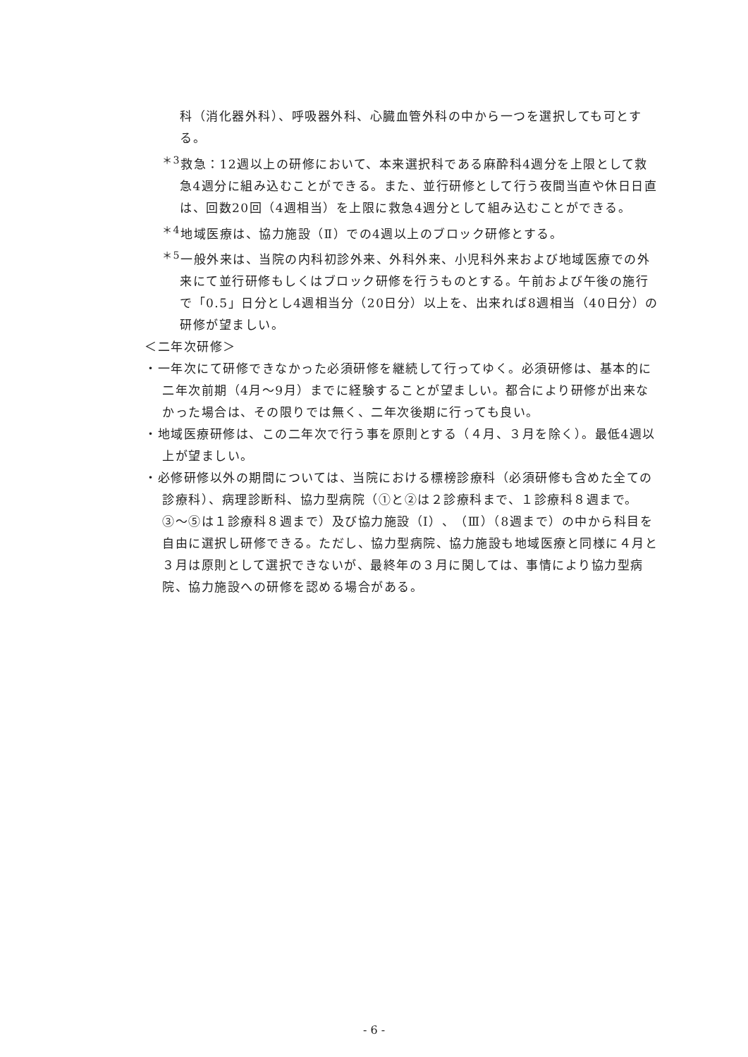科（消化器外科）、呼吸器外科、心臓血管外科の中から一つを選択しても可とする。
<sup>＊3</sup>救急：12週以上の研修において、本来選択科である麻酔科4週分を上限として救急4週分に組み込むことができる。また、並行研修として行う夜間当直や休日日直は、回数20回（4週相当）を上限に救急4週分として組み込むことができる。
<sup>＊4</sup>地域医療は、協力施設（Ⅱ）での4週以上のブロック研修とする。
<sup>＊5</sup>一般外来は、当院の内科初診外来、外科外来、小児科外来および地域医療での外来にて並行研修もしくはブロック研修を行うものとする。午前および午後の施行で「0.5」日分とし4週相当分（20日分）以上を、出来れば8週相当（40日分）の研修が望ましい。
＜二年次研修＞
・一年次にて研修できなかった必須研修を継続して行ってゆく。必須研修は、基本的に二年次前期（4月〜9月）までに経験することが望ましい。都合により研修が出来なかった場合は、その限りでは無く、二年次後期に行っても良い。
・地域医療研修は、この二年次で行う事を原則とする（４月、３月を除く）。最低4週以上が望ましい。
・必修研修以外の期間については、当院における標榜診療科（必須研修も含めた全ての診療科）、病理診断科、協力型病院（①と②は２診療科まで、１診療科８週まで。③〜⑤は１診療科８週まで）及び協力施設（Ⅰ）、（Ⅲ）（8週まで）の中から科目を自由に選択し研修できる。ただし、協力型病院、協力施設も地域医療と同様に４月と３月は原則として選択できないが、最終年の３月に関しては、事情により協力型病院、協力施設への研修を認める場合がある。
- 6 -